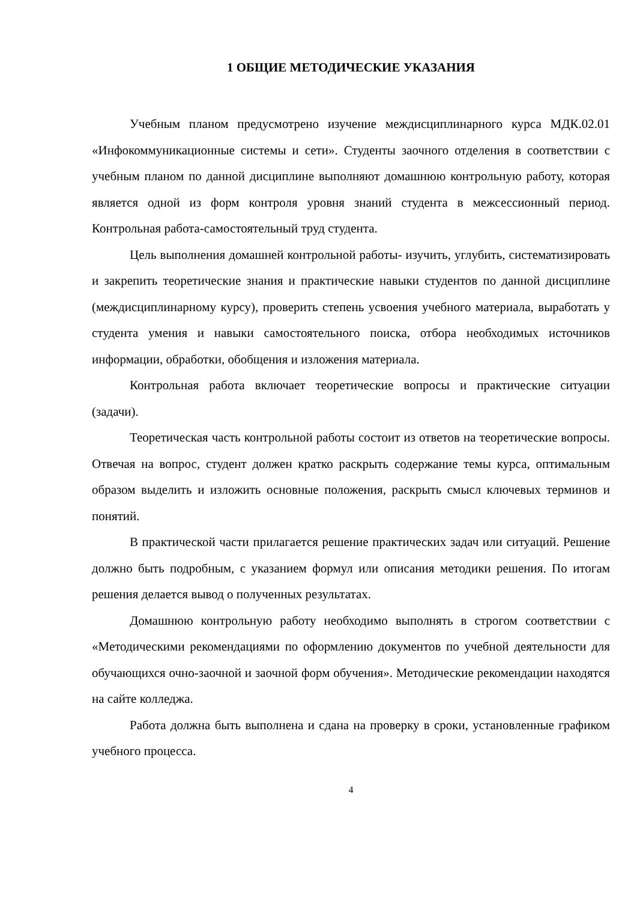1 ОБЩИЕ МЕТОДИЧЕСКИЕ УКАЗАНИЯ
Учебным планом предусмотрено изучение междисциплинарного курса МДК.02.01 «Инфокоммуникационные системы и сети». Студенты заочного отделения в соответствии с учебным планом по данной дисциплине выполняют домашнюю контрольную работу, которая является одной из форм контроля уровня знаний студента в межсессионный период. Контрольная работа-самостоятельный труд студента.
Цель выполнения домашней контрольной работы- изучить, углубить, систематизировать и закрепить теоретические знания и практические навыки студентов по данной дисциплине (междисциплинарному курсу), проверить степень усвоения учебного материала, выработать у студента умения и навыки самостоятельного поиска, отбора необходимых источников информации, обработки, обобщения и изложения материала.
Контрольная работа включает теоретические вопросы и практические ситуации (задачи).
Теоретическая часть контрольной работы состоит из ответов на теоретические вопросы. Отвечая на вопрос, студент должен кратко раскрыть содержание темы курса, оптимальным образом выделить и изложить основные положения, раскрыть смысл ключевых терминов и понятий.
В практической части прилагается решение практических задач или ситуаций. Решение должно быть подробным, с указанием формул или описания методики решения. По итогам решения делается вывод о полученных результатах.
Домашнюю контрольную работу необходимо выполнять в строгом соответствии с «Методическими рекомендациями по оформлению документов по учебной деятельности для обучающихся очно-заочной и заочной форм обучения». Методические рекомендации находятся на сайте колледжа.
Работа должна быть выполнена и сдана на проверку в сроки, установленные графиком учебного процесса.
4